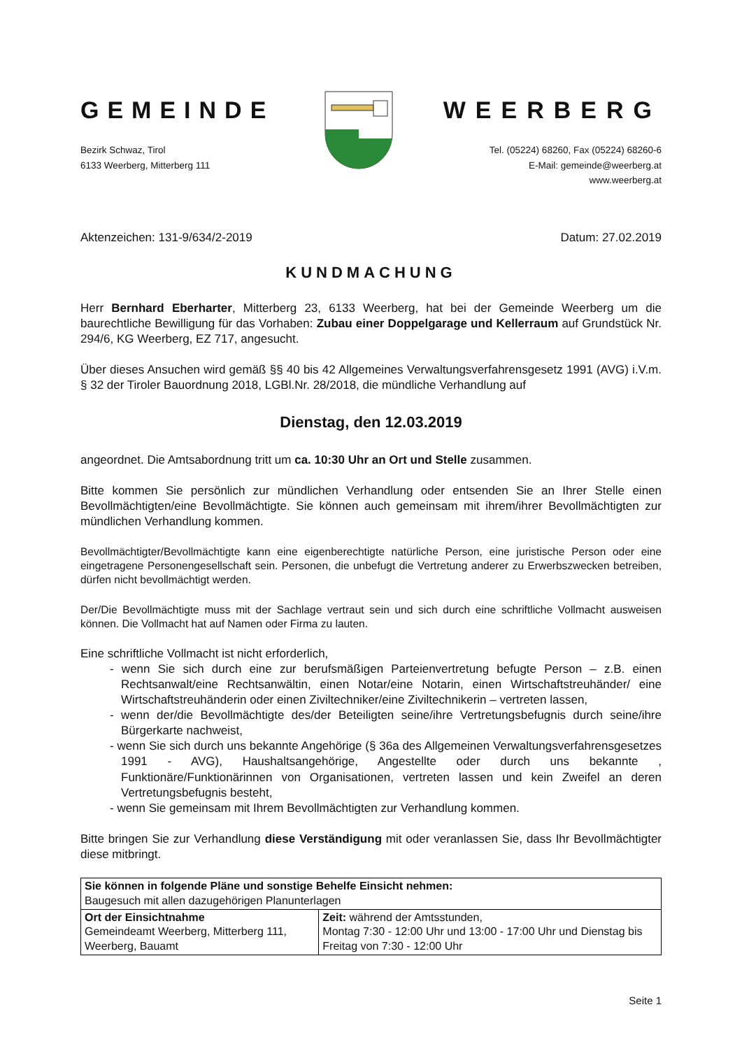GEMEINDE
Bezirk Schwaz, Tirol
6133 Weerberg, Mitterberg 111
WEERBERG
Tel. (05224) 68260, Fax (05224) 68260-6
E-Mail: gemeinde@weerberg.at
www.weerberg.at
Aktenzeichen: 131-9/634/2-2019 Datum: 27.02.2019
KUNDMACHUNG
Herr Bernhard Eberharter, Mitterberg 23, 6133 Weerberg, hat bei der Gemeinde Weerberg um die baurechtliche Bewilligung für das Vorhaben: Zubau einer Doppelgarage und Kellerraum auf Grundstück Nr. 294/6, KG Weerberg, EZ 717, angesucht.
Über dieses Ansuchen wird gemäß §§ 40 bis 42 Allgemeines Verwaltungsverfahrensgesetz 1991 (AVG) i.V.m. § 32 der Tiroler Bauordnung 2018, LGBl.Nr. 28/2018, die mündliche Verhandlung auf
Dienstag, den 12.03.2019
angeordnet. Die Amtsabordnung tritt um ca. 10:30 Uhr an Ort und Stelle zusammen.
Bitte kommen Sie persönlich zur mündlichen Verhandlung oder entsenden Sie an Ihrer Stelle einen Bevollmächtigten/eine Bevollmächtigte. Sie können auch gemeinsam mit ihrem/ihrer Bevollmächtigten zur mündlichen Verhandlung kommen.
Bevollmächtigter/Bevollmächtigte kann eine eigenberechtigte natürliche Person, eine juristische Person oder eine eingetragene Personengesellschaft sein. Personen, die unbefugt die Vertretung anderer zu Erwerbszwecken betreiben, dürfen nicht bevollmächtigt werden.
Der/Die Bevollmächtigte muss mit der Sachlage vertraut sein und sich durch eine schriftliche Vollmacht ausweisen können. Die Vollmacht hat auf Namen oder Firma zu lauten.
Eine schriftliche Vollmacht ist nicht erforderlich,
- wenn Sie sich durch eine zur berufsmäßigen Parteienvertretung befugte Person – z.B. einen Rechtsanwalt/eine Rechtsanwältin, einen Notar/eine Notarin, einen Wirtschaftstreuhänder/ eine Wirtschaftstreuhänderin oder einen Ziviltechniker/eine Ziviltechnikerin – vertreten lassen,
- wenn der/die Bevollmächtigte des/der Beteiligten seine/ihre Vertretungsbefugnis durch seine/ihre Bürgerkarte nachweist,
- wenn Sie sich durch uns bekannte Angehörige (§ 36a des Allgemeinen Verwaltungsverfahrensgesetzes 1991 - AVG), Haushaltsangehörige, Angestellte oder durch uns bekannte , Funktionäre/Funktionärinnen von Organisationen, vertreten lassen und kein Zweifel an deren Vertretungsbefugnis besteht,
- wenn Sie gemeinsam mit Ihrem Bevollmächtigten zur Verhandlung kommen.
Bitte bringen Sie zur Verhandlung diese Verständigung mit oder veranlassen Sie, dass Ihr Bevollmächtigter diese mitbringt.
| Sie können in folgende Pläne und sonstige Behelfe Einsicht nehmen: Baugesuch mit allen dazugehörigen Planunterlagen | |
| Ort der Einsichtnahme Gemeindeamt Weerberg, Mitterberg 111, Weerberg, Bauamt | Zeit: während der Amtsstunden, Montag 7:30 - 12:00 Uhr und 13:00 - 17:00 Uhr und Dienstag bis Freitag von 7:30 - 12:00 Uhr |
Seite 1